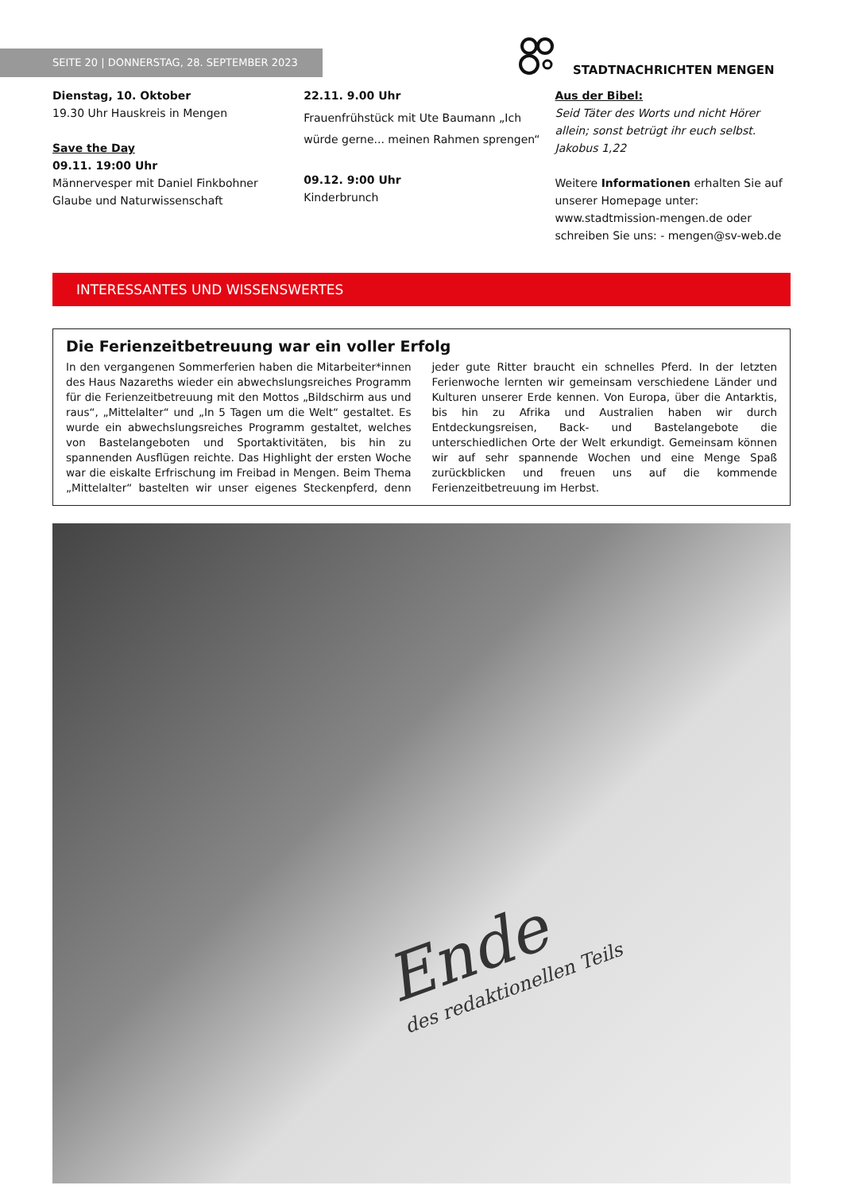SEITE 20 | DONNERSTAG, 28. SEPTEMBER 2023
STADTNACHRICHTEN MENGEN
Dienstag, 10. Oktober
19.30 Uhr Hauskreis in Mengen
Save the Day
09.11. 19:00 Uhr
Männervesper mit Daniel Finkbohner
Glaube und Naturwissenschaft
22.11. 9.00 Uhr
Frauenfrühstück mit Ute Baumann „Ich würde gerne... meinen Rahmen sprengen“
09.12. 9:00 Uhr
Kinderbrunch
Aus der Bibel:
Seid Täter des Worts und nicht Hörer allein; sonst betrügt ihr euch selbst. Jakobus 1,22
Weitere Informationen erhalten Sie auf unserer Homepage unter: www.stadtmission-mengen.de oder schreiben Sie uns: - mengen@sv-web.de
INTERESSANTES UND WISSENSWERTES
Die Ferienzeitbetreuung war ein voller Erfolg
In den vergangenen Sommerferien haben die Mitarbeiter*innen des Haus Nazareths wieder ein abwechslungsreiches Programm für die Ferienzeitbetreuung mit den Mottos „Bildschirm aus und raus“, „Mittelalter“ und „In 5 Tagen um die Welt“ gestaltet. Es wurde ein abwechslungsreiches Programm gestaltet, welches von Bastelangeboten und Sportaktivitäten, bis hin zu spannenden Ausflügen reichte. Das Highlight der ersten Woche war die eiskalte Erfrischung im Freibad in Mengen. Beim Thema „Mittelalter“ bastelten wir unser eigenes Steckenpferd, denn jeder gute Ritter braucht ein schnelles Pferd. In der letzten Ferienwoche lernten wir gemeinsam verschiedene Länder und Kulturen unserer Erde kennen. Von Europa, über die Antarktis, bis hin zu Afrika und Australien haben wir durch Entdeckungsreisen, Back- und Bastelangebote die unterschiedlichen Orte der Welt erkundigt. Gemeinsam können wir auf sehr spannende Wochen und eine Menge Spaß zurückblicken und freuen uns auf die kommende Ferienzeitbetreuung im Herbst.
Ende
des redaktionellen Teils